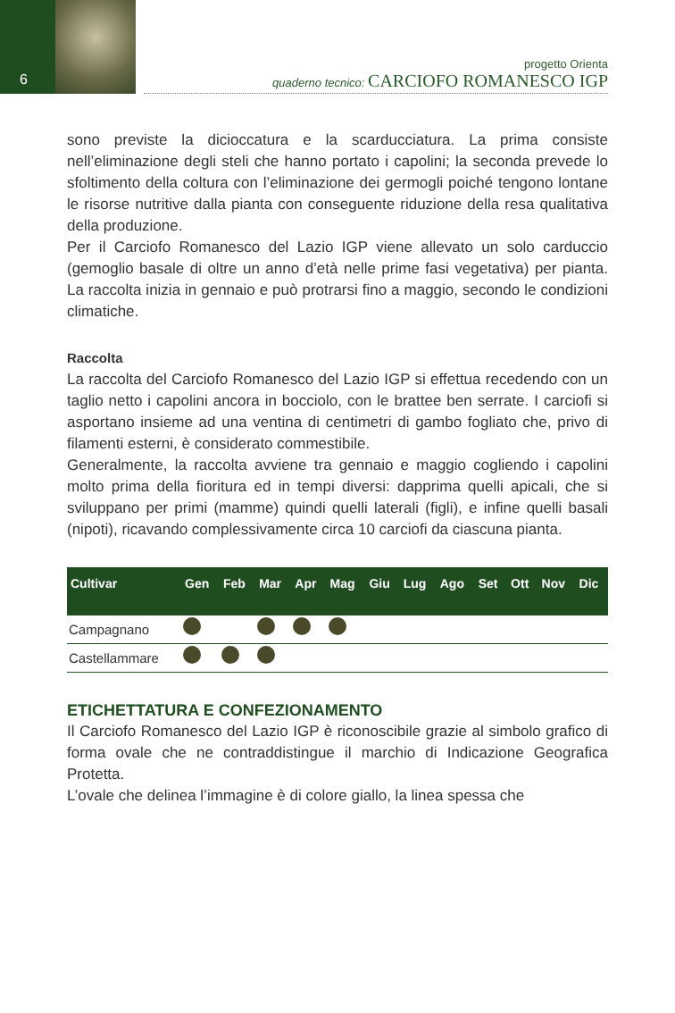6
progetto Orienta
quaderno tecnico: CARCIOFO ROMANESCO IGP
sono previste la dicioccatura e la scarducciatura. La prima consiste nell’eliminazione degli steli che hanno portato i capolini; la seconda prevede lo sfoltimento della coltura con l’eliminazione dei germogli poiché tengono lontane le risorse nutritive dalla pianta con conseguente riduzione della resa qualitativa della produzione.
Per il Carciofo Romanesco del Lazio IGP viene allevato un solo carduccio (gemoglio basale di oltre un anno d’età nelle prime fasi vegetativa) per pianta. La raccolta inizia in gennaio e può protrarsi fino a maggio, secondo le condizioni climatiche.
Raccolta
La raccolta del Carciofo Romanesco del Lazio IGP si effettua recedendo con un taglio netto i capolini ancora in bocciolo, con le brattee ben serrate. I carciofi si asportano insieme ad una ventina di centimetri di gambo fogliato che, privo di filamenti esterni, è considerato commestibile.
Generalmente, la raccolta avviene tra gennaio e maggio cogliendo i capolini molto prima della fioritura ed in tempi diversi: dapprima quelli apicali, che si sviluppano per primi (mamme) quindi quelli laterali (figli), e infine quelli basali (nipoti), ricavando complessivamente circa 10 carciofi da ciascuna pianta.
| Cultivar | Gen | Feb | Mar | Apr | Mag | Giu | Lug | Ago | Set | Ott | Nov | Dic |
| --- | --- | --- | --- | --- | --- | --- | --- | --- | --- | --- | --- | --- |
| Campagnano | | | | | | | | | | | | |
| Castellammare | | | | | | | | | | | | |
ETICHETTATURA E CONFEZIONAMENTO
Il Carciofo Romanesco del Lazio IGP è riconoscibile grazie al simbolo grafico di forma ovale che ne contraddistingue il marchio di Indicazione Geografica Protetta.
L’ovale che delinea l’immagine è di colore giallo, la linea spessa che